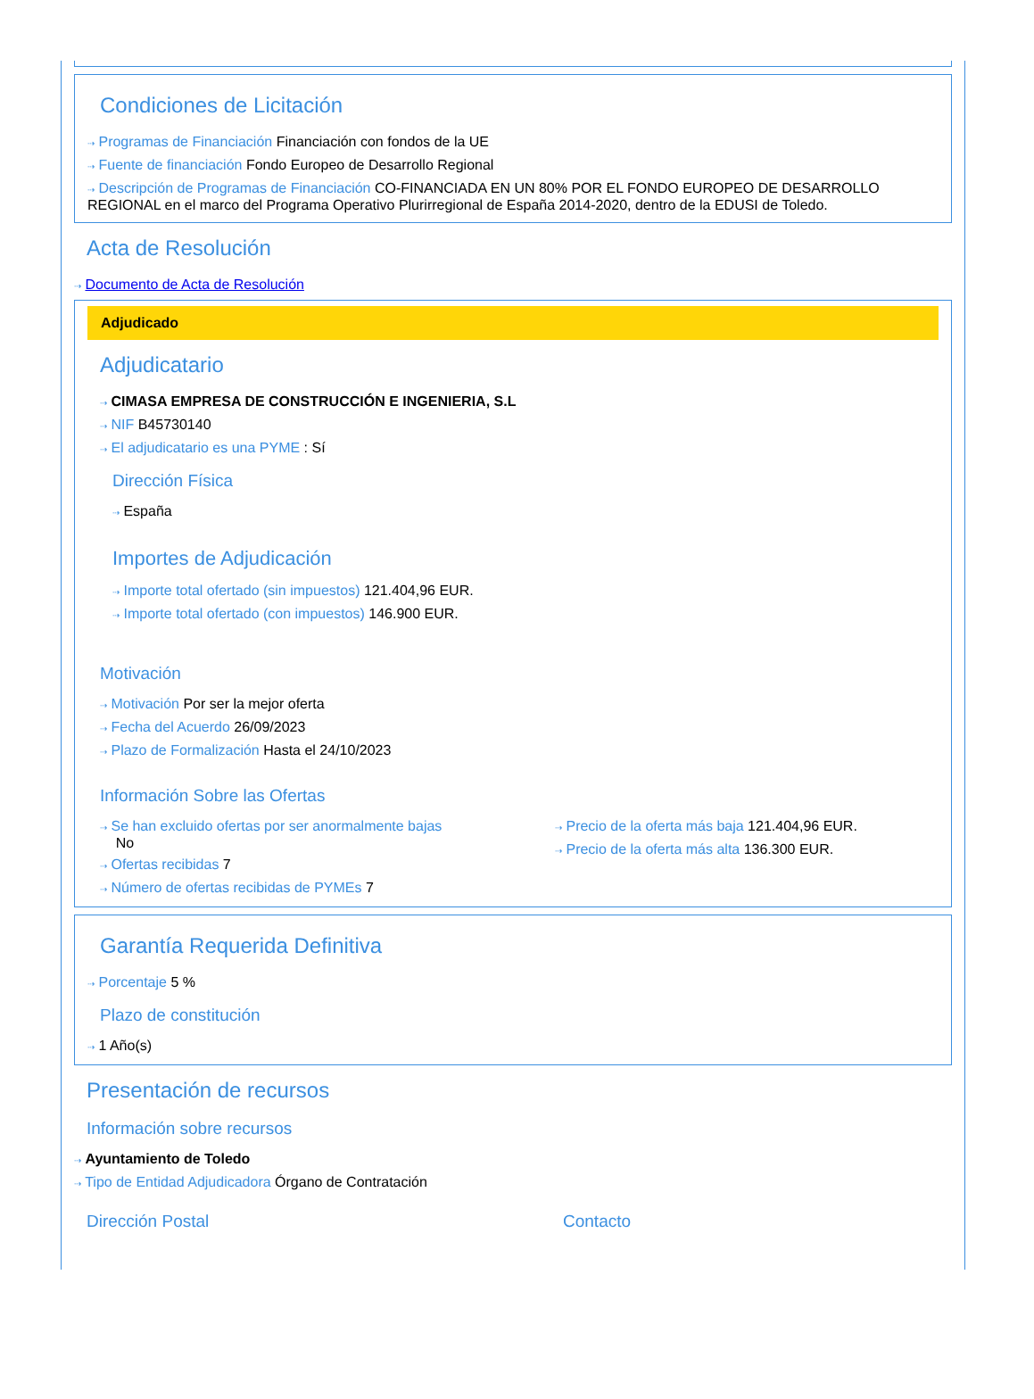Condiciones de Licitación
⇢ Programas de Financiación Financiación con fondos de la UE
⇢ Fuente de financiación Fondo Europeo de Desarrollo Regional
⇢ Descripción de Programas de Financiación CO-FINANCIADA EN UN 80% POR EL FONDO EUROPEO DE DESARROLLO REGIONAL en el marco del Programa Operativo Plurirregional de España 2014-2020, dentro de la EDUSI de Toledo.
Acta de Resolución
⇢ Documento de Acta de Resolución
Adjudicado
Adjudicatario
⇢ CIMASA EMPRESA DE CONSTRUCCIÓN E INGENIERIA, S.L
⇢ NIF B45730140
⇢ El adjudicatario es una PYME : Sí
Dirección Física
⇢ España
Importes de Adjudicación
⇢ Importe total ofertado (sin impuestos) 121.404,96 EUR.
⇢ Importe total ofertado (con impuestos) 146.900 EUR.
Motivación
⇢ Motivación Por ser la mejor oferta
⇢ Fecha del Acuerdo 26/09/2023
⇢ Plazo de Formalización Hasta el 24/10/2023
Información Sobre las Ofertas
⇢ Se han excluido ofertas por ser anormalmente bajas
No
⇢ Ofertas recibidas 7
⇢ Número de ofertas recibidas de PYMEs 7
⇢ Precio de la oferta más baja 121.404,96 EUR.
⇢ Precio de la oferta más alta 136.300 EUR.
Garantía Requerida Definitiva
⇢ Porcentaje 5 %
Plazo de constitución
⇢ 1 Año(s)
Presentación de recursos
Información sobre recursos
⇢ Ayuntamiento de Toledo
⇢ Tipo de Entidad Adjudicadora Órgano de Contratación
Dirección Postal Contacto